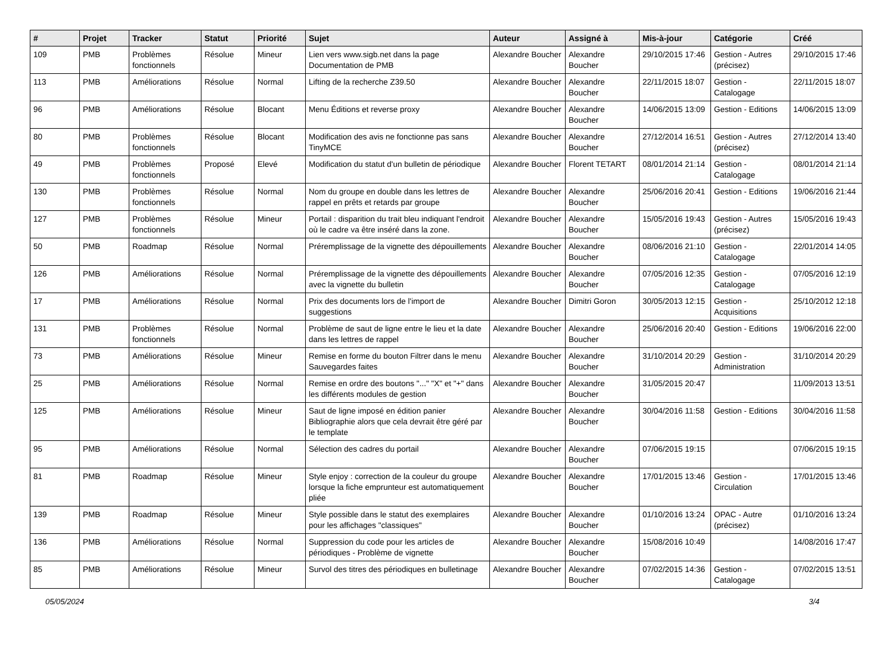| # | Projet | Tracker | Statut | Priorité | Sujet | Auteur | Assigné à | Mis-à-jour | Catégorie | Créé |
| --- | --- | --- | --- | --- | --- | --- | --- | --- | --- | --- |
| 109 | PMB | Problèmes fonctionnels | Résolue | Mineur | Lien vers www.sigb.net dans la page Documentation de PMB | Alexandre Boucher | Alexandre Boucher | 29/10/2015 17:46 | Gestion - Autres (précisez) | 29/10/2015 17:46 |
| 113 | PMB | Améliorations | Résolue | Normal | Lifting de la recherche Z39.50 | Alexandre Boucher | Alexandre Boucher | 22/11/2015 18:07 | Gestion - Catalogage | 22/11/2015 18:07 |
| 96 | PMB | Améliorations | Résolue | Blocant | Menu Éditions et reverse proxy | Alexandre Boucher | Alexandre Boucher | 14/06/2015 13:09 | Gestion - Editions | 14/06/2015 13:09 |
| 80 | PMB | Problèmes fonctionnels | Résolue | Blocant | Modification des avis ne fonctionne pas sans TinyMCE | Alexandre Boucher | Alexandre Boucher | 27/12/2014 16:51 | Gestion - Autres (précisez) | 27/12/2014 13:40 |
| 49 | PMB | Problèmes fonctionnels | Proposé | Elevé | Modification du statut d'un bulletin de périodique | Alexandre Boucher | Florent TETART | 08/01/2014 21:14 | Gestion - Catalogage | 08/01/2014 21:14 |
| 130 | PMB | Problèmes fonctionnels | Résolue | Normal | Nom du groupe en double dans les lettres de rappel en prêts et retards par groupe | Alexandre Boucher | Alexandre Boucher | 25/06/2016 20:41 | Gestion - Editions | 19/06/2016 21:44 |
| 127 | PMB | Problèmes fonctionnels | Résolue | Mineur | Portail : disparition du trait bleu indiquant l'endroit où le cadre va être inséré dans la zone. | Alexandre Boucher | Alexandre Boucher | 15/05/2016 19:43 | Gestion - Autres (précisez) | 15/05/2016 19:43 |
| 50 | PMB | Roadmap | Résolue | Normal | Préremplissage de la vignette des dépouillements | Alexandre Boucher | Alexandre Boucher | 08/06/2016 21:10 | Gestion - Catalogage | 22/01/2014 14:05 |
| 126 | PMB | Améliorations | Résolue | Normal | Préremplissage de la vignette des dépouillements avec la vignette du bulletin | Alexandre Boucher | Alexandre Boucher | 07/05/2016 12:35 | Gestion - Catalogage | 07/05/2016 12:19 |
| 17 | PMB | Améliorations | Résolue | Normal | Prix des documents lors de l'import de suggestions | Alexandre Boucher | Dimitri Goron | 30/05/2013 12:15 | Gestion - Acquisitions | 25/10/2012 12:18 |
| 131 | PMB | Problèmes fonctionnels | Résolue | Normal | Problème de saut de ligne entre le lieu et la date dans les lettres de rappel | Alexandre Boucher | Alexandre Boucher | 25/06/2016 20:40 | Gestion - Editions | 19/06/2016 22:00 |
| 73 | PMB | Améliorations | Résolue | Mineur | Remise en forme du bouton Filtrer dans le menu Sauvegardes faites | Alexandre Boucher | Alexandre Boucher | 31/10/2014 20:29 | Gestion - Administration | 31/10/2014 20:29 |
| 25 | PMB | Améliorations | Résolue | Normal | Remise en ordre des boutons "..." "X" et "+" dans les différents modules de gestion | Alexandre Boucher | Alexandre Boucher | 31/05/2015 20:47 | | 11/09/2013 13:51 |
| 125 | PMB | Améliorations | Résolue | Mineur | Saut de ligne imposé en édition panier Bibliographie alors que cela devrait être géré par le template | Alexandre Boucher | Alexandre Boucher | 30/04/2016 11:58 | Gestion - Editions | 30/04/2016 11:58 |
| 95 | PMB | Améliorations | Résolue | Normal | Sélection des cadres du portail | Alexandre Boucher | Alexandre Boucher | 07/06/2015 19:15 | | 07/06/2015 19:15 |
| 81 | PMB | Roadmap | Résolue | Mineur | Style enjoy : correction de la couleur du groupe lorsque la fiche emprunteur est automatiquement pliée | Alexandre Boucher | Alexandre Boucher | 17/01/2015 13:46 | Gestion - Circulation | 17/01/2015 13:46 |
| 139 | PMB | Roadmap | Résolue | Mineur | Style possible dans le statut des exemplaires pour les affichages "classiques" | Alexandre Boucher | Alexandre Boucher | 01/10/2016 13:24 | OPAC - Autre (précisez) | 01/10/2016 13:24 |
| 136 | PMB | Améliorations | Résolue | Normal | Suppression du code pour les articles de périodiques - Problème de vignette | Alexandre Boucher | Alexandre Boucher | 15/08/2016 10:49 | | 14/08/2016 17:47 |
| 85 | PMB | Améliorations | Résolue | Mineur | Survol des titres des périodiques en bulletinage | Alexandre Boucher | Alexandre Boucher | 07/02/2015 14:36 | Gestion - Catalogage | 07/02/2015 13:51 |
05/05/2024 3/4